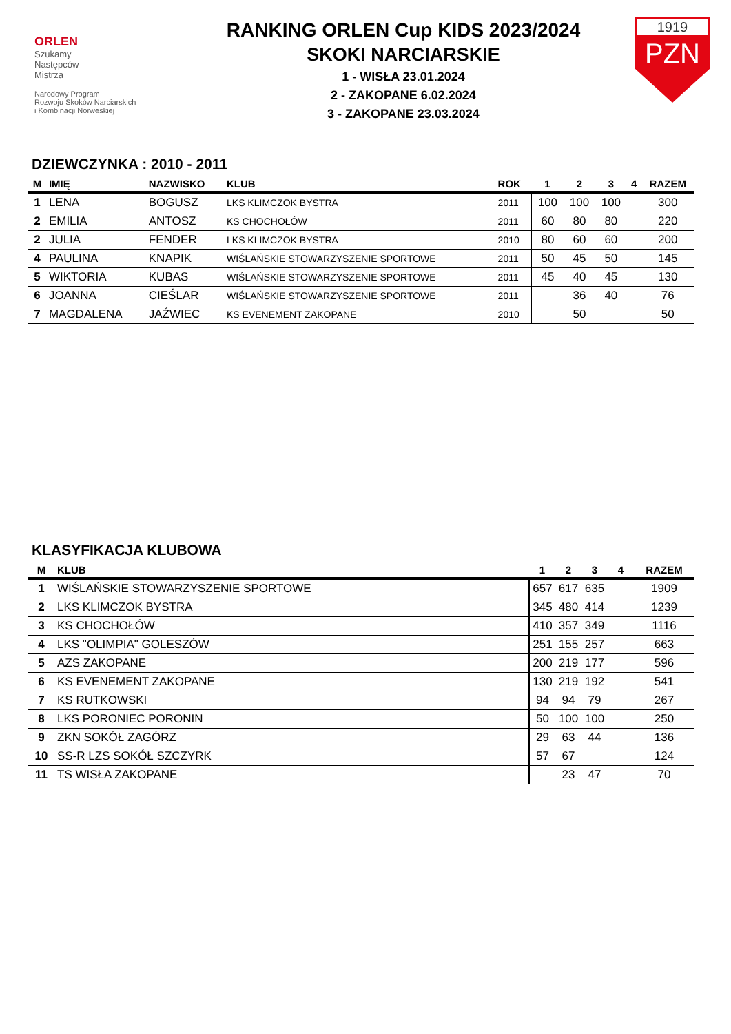ORLEN
Szukamy
Następców
Mistrza
Narodowy Program
Rozwoju Skoków Narciarskich
i Kombinacji Norweskiej
RANKING ORLEN Cup KIDS 2023/2024
SKOKI NARCIARSKIE
1 - WISŁA 23.01.2024
2 - ZAKOPANE 6.02.2024
3 - ZAKOPANE 23.03.2024
1919
PZN
DZIEWCZYNKA : 2010 - 2011
| M | IMIĘ | NAZWISKO | KLUB | ROK | 1 | 2 | 3 | 4 | RAZEM |
| --- | --- | --- | --- | --- | --- | --- | --- | --- | --- |
| 1 | LENA | BOGUSZ | LKS KLIMCZOK BYSTRA | 2011 | 100 | 100 | 100 | | 300 |
| 2 | EMILIA | ANTOSZ | KS CHOCHOŁÓW | 2011 | 60 | 80 | 80 | | 220 |
| 2 | JULIA | FENDER | LKS KLIMCZOK BYSTRA | 2010 | 80 | 60 | 60 | | 200 |
| 4 | PAULINA | KNAPIK | WIŚLAŃSKIE STOWARZYSZENIE SPORTOWE | 2011 | 50 | 45 | 50 | | 145 |
| 5 | WIKTORIA | KUBAS | WIŚLAŃSKIE STOWARZYSZENIE SPORTOWE | 2011 | 45 | 40 | 45 | | 130 |
| 6 | JOANNA | CIEŚLAR | WIŚLAŃSKIE STOWARZYSZENIE SPORTOWE | 2011 | | 36 | 40 | | 76 |
| 7 | MAGDALENA | JAŹWIEC | KS EVENEMENT ZAKOPANE | 2010 | | 50 | | | 50 |
KLASYFIKACJA KLUBOWA
| M | KLUB | 1 | 2 | 3 | 4 | RAZEM |
| --- | --- | --- | --- | --- | --- | --- |
| 1 | WIŚLAŃSKIE STOWARZYSZENIE SPORTOWE | 657 | 617 | 635 | | 1909 |
| 2 | LKS KLIMCZOK BYSTRA | 345 | 480 | 414 | | 1239 |
| 3 | KS CHOCHOŁÓW | 410 | 357 | 349 | | 1116 |
| 4 | LKS "OLIMPIA" GOLESZÓW | 251 | 155 | 257 | | 663 |
| 5 | AZS ZAKOPANE | 200 | 219 | 177 | | 596 |
| 6 | KS EVENEMENT ZAKOPANE | 130 | 219 | 192 | | 541 |
| 7 | KS RUTKOWSKI | 94 | 94 | 79 | | 267 |
| 8 | LKS PORONIEC PORONIN | 50 | 100 | 100 | | 250 |
| 9 | ZKN SOKÓŁ ZAGÓRZ | 29 | 63 | 44 | | 136 |
| 10 | SS-R LZS SOKÓŁ SZCZYRK | 57 | 67 | | | 124 |
| 11 | TS WISŁA ZAKOPANE | | 23 | 47 | | 70 |